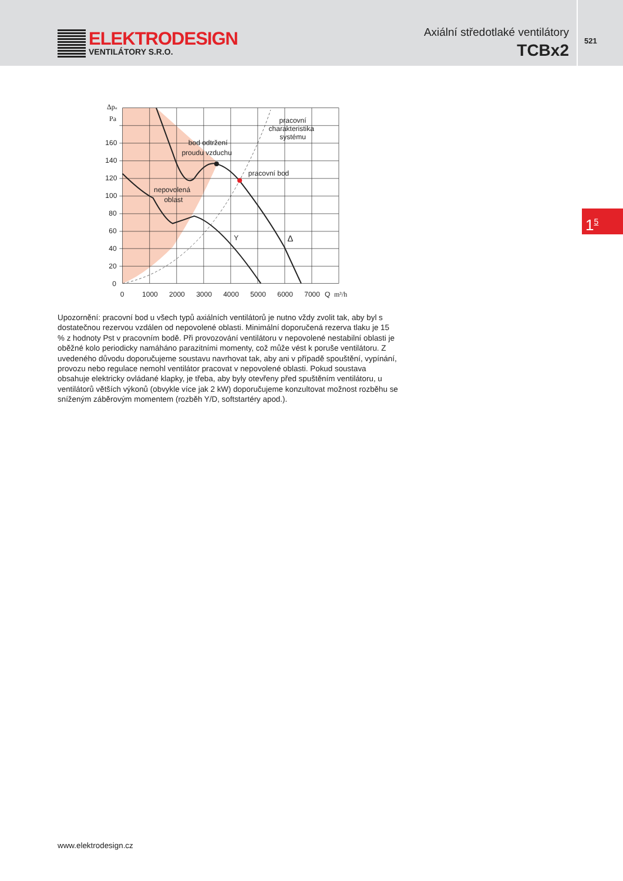ELEKTRODESIGN
VENTILÁTORY S.R.O.
Axiální středotlaké ventilátory
TCBx2
521
1<sup>5</sup>
Δpst
Pa
160
140
120
100
80
60
40
20
0
0
1000
2000
3000
4000
5000
6000
7000
Q
m³/h
pracovní
charakteristika
systému
bod odtržení
proudu vzduchu
pracovní bod
nepovolená
oblast
Y
Δ
Upozornění: pracovní bod u všech typů axiálních ventilátorů je nutno vždy zvolit tak, aby byl s dostatečnou rezervou vzdálen od nepovolené oblasti. Minimální doporučená rezerva tlaku je 15 % z hodnoty Pst v pracovním bodě. Při provozování ventilátoru v nepovolené nestabilní oblasti je oběžné kolo periodicky namáháno parazitními momenty, což může vést k poruše ventilátoru. Z uvedeného důvodu doporučujeme soustavu navrhovat tak, aby ani v případě spouštění, vypínání, provozu nebo regulace nemohl ventilátor pracovat v nepovolené oblasti. Pokud soustava obsahuje elektricky ovládané klapky, je třeba, aby byly otevřeny před spuš­těním ventilátoru, u ventilátorů větších výkonů (obvykle více jak 2 kW) doporučujeme konzul­tovat možnost rozběhu se sníženým záběrovým momentem (rozběh Y/D, softstartéry apod.).
www.elektrodesign.cz